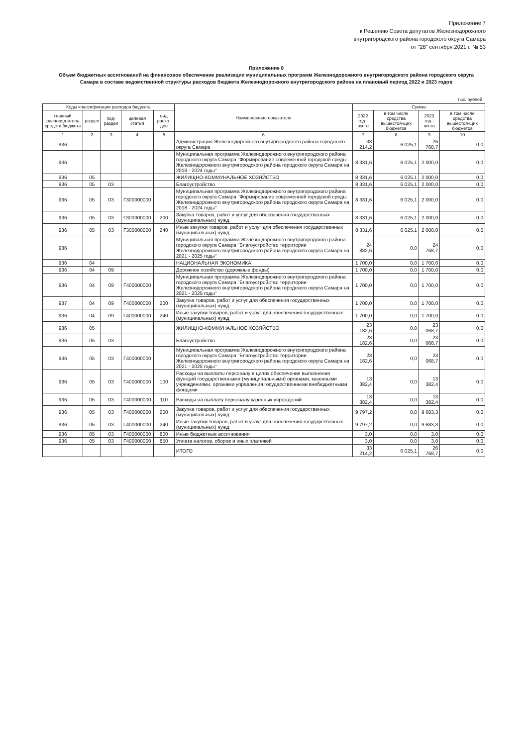Приложение 7
к Решению Совета депутатов Железнодорожного
внутригородского района городского округа Самара
от "28" сентября 2021 г. № 53
Приложение 8
Объем бюджетных ассигнований на финансовое обеспечение реализации муниципальных программ Железнодорожного внутригородского района городского округа Самара в составе ведомственной структуры расходов бюджета Железнодорожного внутригородского района на плановый период 2022 и 2023 годов
тыс. рублей
| Коды классификации расходов бюджета | | | | | Наименование показателя | Сумма | | | |
| --- | --- | --- | --- | --- | --- | --- | --- | --- | --- |
| главный распоряд итель средств бюджета | раздел | под-раздел | целевая статья | вид расхо-дов | | 2022 год - всего | в том числе средства вышестоя-щих бюджетов | 2023 год - всего | в том числе средства вышестоя-щих бюджетов |
| 1 | 2 | 3 | 4 | 5 | 6 | 7 | 8 | 9 | 10 |
| 936 | | | | | Администрация Железнодорожного внутиргородского района городского округа Самара | 33 214,2 | 6 025,1 | 26 768,7 | 0,0 |
| 936 | | | | | Муниципальная программа Железнодорожного внутригородского района городского округа Самара "Формирование современной городской среды Железнодорожного внутригородского района городского округа Самара на 2018 - 2024 годы" | 8 331,6 | 6 025,1 | 2 000,0 | 0,0 |
| 936 | 05 | | | | ЖИЛИЩНО-КОММУНАЛЬНОЕ ХОЗЯЙСТВО | 8 331,6 | 6 025,1 | 2 000,0 | 0,0 |
| 936 | 05 | 03 | | | Благоустройство | 8 331,6 | 6 025,1 | 2 000,0 | 0,0 |
| 936 | 05 | 03 | Г300000000 | | Муниципальная программа Железнодорожного внутригородского района городского округа Самара "Формирование современной городской среды Железнодорожного внутригородского района городского округа Самара на 2018 - 2024 годы" | 8 331,6 | 6 025,1 | 2 000,0 | 0,0 |
| 936 | 05 | 03 | Г300000000 | 200 | Закупка товаров, работ и услуг для обеспечения государственных (муниципальных) нужд | 8 331,6 | 6 025,1 | 2 000,0 | 0,0 |
| 936 | 05 | 03 | Г300000000 | 240 | Иные закупки товаров, работ и услуг для обеспечения государственных (муниципальных) нужд | 8 331,6 | 6 025,1 | 2 000,0 | 0,0 |
| 936 | | | | | Муниципальная программа Железнодорожного внутригородского района городского округа Самара "Благоустройство территории Железнодорожного внутригородского района городского округа Самара на 2021 - 2025 годы" | 24 882,6 | 0,0 | 24 768,7 | 0,0 |
| 936 | 04 | | | | НАЦИОНАЛЬНАЯ ЭКОНОМИКА | 1 700,0 | 0,0 | 1 700,0 | 0,0 |
| 936 | 04 | 09 | | | Дорожное хозяйство (дорожные фонды) | 1 700,0 | 0,0 | 1 700,0 | 0,0 |
| 936 | 04 | 09 | Г400000000 | | Муниципальная программа Железнодорожного внутригородского района городского округа Самара "Благоустройство территории Железнодорожного внутригородского района городского округа Самара на 2021 - 2025 годы" | 1 700,0 | 0,0 | 1 700,0 | 0,0 |
| 937 | 04 | 09 | Г400000000 | 200 | Закупка товаров, работ и услуг для обеспечения государственных (муниципальных) нужд | 1 700,0 | 0,0 | 1 700,0 | 0,0 |
| 936 | 04 | 09 | Г400000000 | 240 | Иные закупки товаров, работ и услуг для обеспечения государственных (муниципальных) нужд | 1 700,0 | 0,0 | 1 700,0 | 0,0 |
| 936 | 05 | | | | ЖИЛИЩНО-КОММУНАЛЬНОЕ ХОЗЯЙСТВО | 23 182,6 | 0,0 | 23 068,7 | 0,0 |
| 936 | 05 | 03 | | | Благоустройство | 23 182,6 | 0,0 | 23 068,7 | 0,0 |
| 936 | 05 | 03 | Г400000000 | | Муниципальная программа Железнодорожного внутригородского района городского округа Самара "Благоустройство территории Железнодорожного внутригородского района городского округа Самара на 2021 - 2025 годы" | 23 182,6 | 0,0 | 23 068,7 | 0,0 |
| 936 | 05 | 03 | Г400000000 | 100 | Расходы на выплаты персоналу в целях обеспечения выполнения функций государственными (муниципальными) органами, казенными учреждениями, органами управления государственными внебюджетными фондами | 13 382,4 | 0,0 | 13 382,4 | 0,0 |
| 936 | 05 | 03 | Г400000000 | 110 | Расходы на выплату персоналу казенных учреждений | 13 382,4 | 0,0 | 13 382,4 | 0,0 |
| 936 | 05 | 03 | Г400000000 | 200 | Закупка товаров, работ и услуг для обеспечения государственных (муниципальных) нужд | 9 797,2 | 0,0 | 9 683,3 | 0,0 |
| 936 | 05 | 03 | Г400000000 | 240 | Иные закупки товаров, работ и услуг для обеспечения государственных (муниципальных) нужд | 9 797,2 | 0,0 | 9 683,3 | 0,0 |
| 936 | 05 | 03 | Г400000000 | 800 | Иные бюджетные ассигнования | 3,0 | 0,0 | 3,0 | 0,0 |
| 936 | 05 | 03 | Г400000000 | 850 | Уплата налогов, сборов и иных платежей | 3,0 | 0,0 | 3,0 | 0,0 |
| | | | | | ИТОГО | 33 214,2 | 6 025,1 | 26 768,7 | 0,0 |